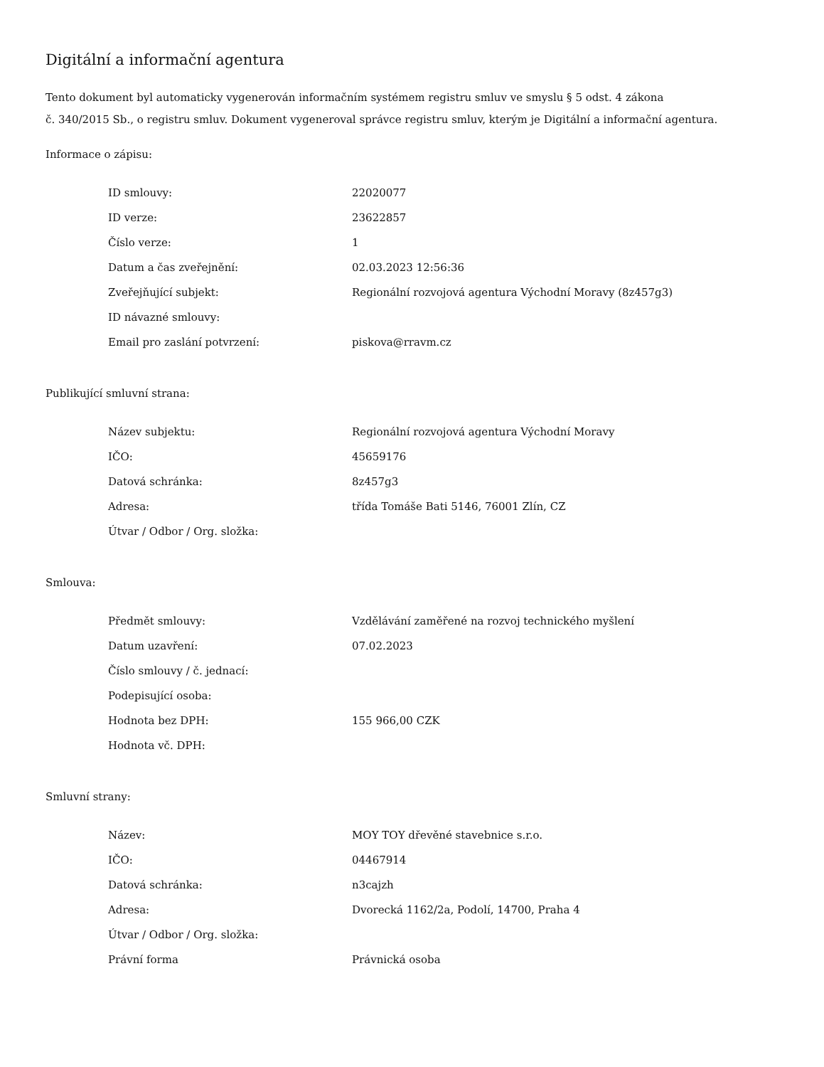Digitální a informační agentura
Tento dokument byl automaticky vygenerován informačním systémem registru smluv ve smyslu § 5 odst. 4 zákona
č. 340/2015 Sb., o registru smluv. Dokument vygeneroval správce registru smluv, kterým je Digitální a informační agentura.
Informace o zápisu:
| ID smlouvy: | 22020077 |
| ID verze: | 23622857 |
| Číslo verze: | 1 |
| Datum a čas zveřejnění: | 02.03.2023 12:56:36 |
| Zveřejňující subjekt: | Regionální rozvojová agentura Východní Moravy (8z457g3) |
| ID návazné smlouvy: | |
| Email pro zaslání potvrzení: | piskova@rravm.cz |
Publikující smluvní strana:
| Název subjektu: | Regionální rozvojová agentura Východní Moravy |
| IČO: | 45659176 |
| Datová schránka: | 8z457g3 |
| Adresa: | třída Tomáše Bati 5146, 76001 Zlín, CZ |
| Útvar / Odbor / Org. složka: | |
Smlouva:
| Předmět smlouvy: | Vzdělávání zaměřené na rozvoj technického myšlení |
| Datum uzavření: | 07.02.2023 |
| Číslo smlouvy / č. jednací: | |
| Podepisující osoba: | |
| Hodnota bez DPH: | 155 966,00 CZK |
| Hodnota vč. DPH: | |
Smluvní strany:
| Název: | MOY TOY dřevěné stavebnice s.r.o. |
| IČO: | 04467914 |
| Datová schránka: | n3cajzh |
| Adresa: | Dvorecká 1162/2a, Podolí, 14700, Praha 4 |
| Útvar / Odbor / Org. složka: | |
| Právní forma | Právnická osoba |